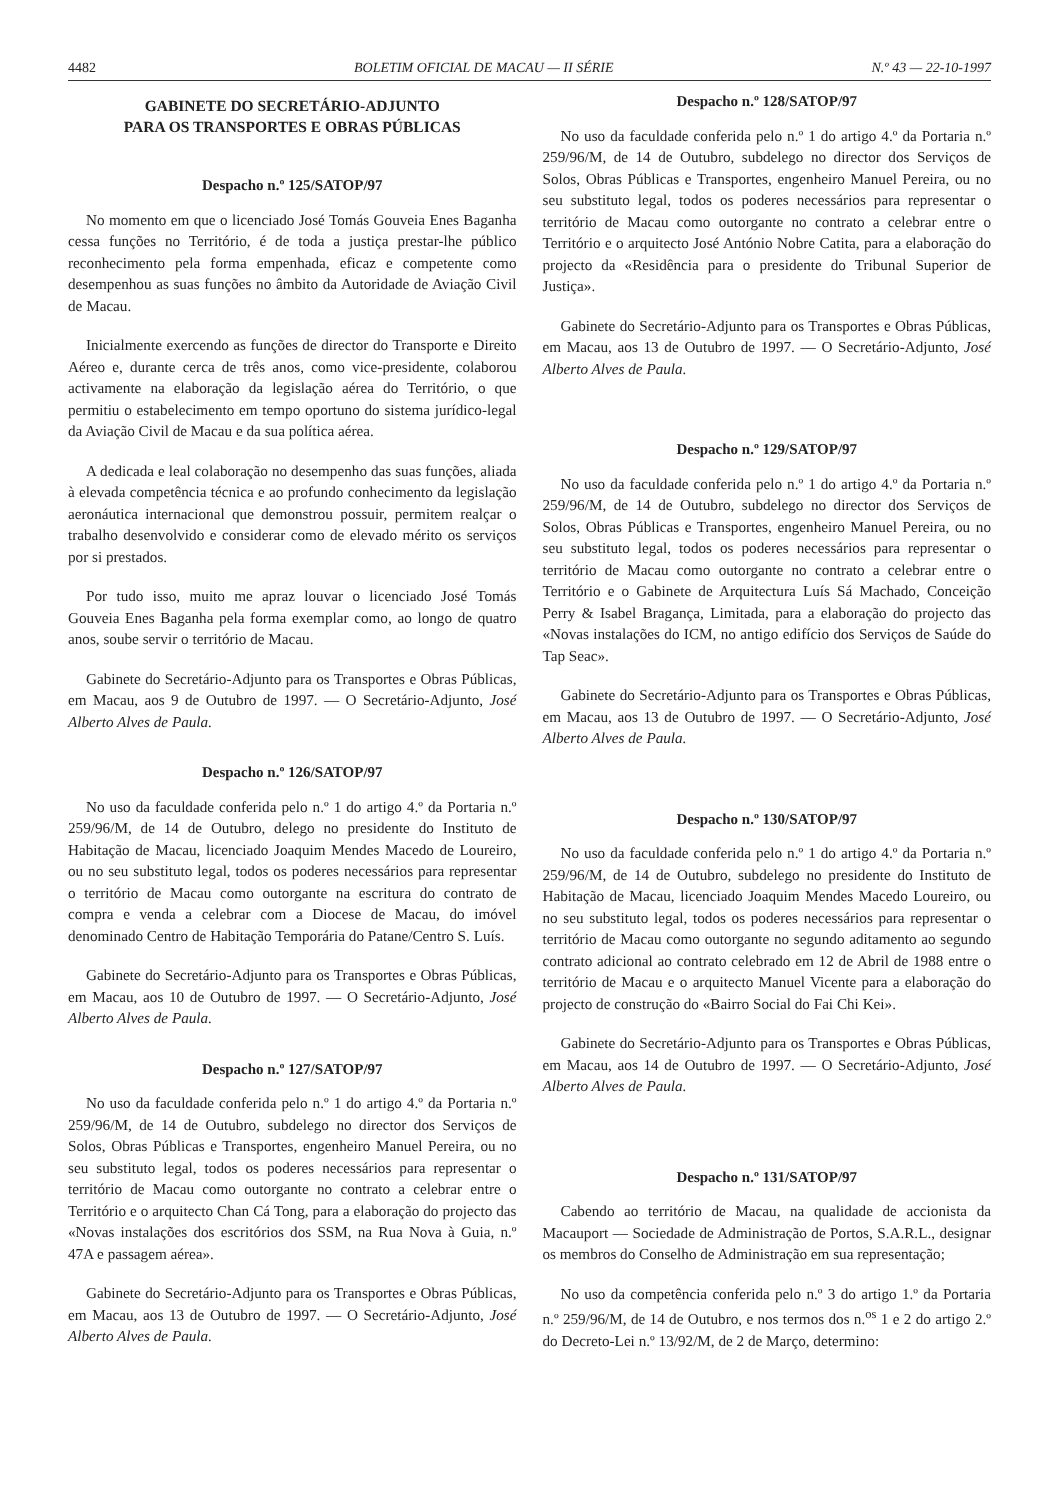4482 BOLETIM OFICIAL DE MACAU — II SÉRIE N.º 43 — 22-10-1997
GABINETE DO SECRETÁRIO-ADJUNTO
PARA OS TRANSPORTES E OBRAS PÚBLICAS
Despacho n.º 125/SATOP/97
No momento em que o licenciado José Tomás Gouveia Enes Baganha cessa funções no Território, é de toda a justiça prestar-lhe público reconhecimento pela forma empenhada, eficaz e competente como desempenhou as suas funções no âmbito da Autoridade de Aviação Civil de Macau.
Inicialmente exercendo as funções de director do Transporte e Direito Aéreo e, durante cerca de três anos, como vice-presidente, colaborou activamente na elaboração da legislação aérea do Território, o que permitiu o estabelecimento em tempo oportuno do sistema jurídico-legal da Aviação Civil de Macau e da sua política aérea.
A dedicada e leal colaboração no desempenho das suas funções, aliada à elevada competência técnica e ao profundo conhecimento da legislação aeronáutica internacional que demonstrou possuir, permitem realçar o trabalho desenvolvido e considerar como de elevado mérito os serviços por si prestados.
Por tudo isso, muito me apraz louvar o licenciado José Tomás Gouveia Enes Baganha pela forma exemplar como, ao longo de quatro anos, soube servir o território de Macau.
Gabinete do Secretário-Adjunto para os Transportes e Obras Públicas, em Macau, aos 9 de Outubro de 1997. — O Secretário-Adjunto, José Alberto Alves de Paula.
Despacho n.º 126/SATOP/97
No uso da faculdade conferida pelo n.º 1 do artigo 4.º da Portaria n.º 259/96/M, de 14 de Outubro, delego no presidente do Instituto de Habitação de Macau, licenciado Joaquim Mendes Macedo de Loureiro, ou no seu substituto legal, todos os poderes necessários para representar o território de Macau como outorgante na escritura do contrato de compra e venda a celebrar com a Diocese de Macau, do imóvel denominado Centro de Habitação Temporária do Patane/Centro S. Luís.
Gabinete do Secretário-Adjunto para os Transportes e Obras Públicas, em Macau, aos 10 de Outubro de 1997. — O Secretário-Adjunto, José Alberto Alves de Paula.
Despacho n.º 127/SATOP/97
No uso da faculdade conferida pelo n.º 1 do artigo 4.º da Portaria n.º 259/96/M, de 14 de Outubro, subdelego no director dos Serviços de Solos, Obras Públicas e Transportes, engenheiro Manuel Pereira, ou no seu substituto legal, todos os poderes necessários para representar o território de Macau como outorgante no contrato a celebrar entre o Território e o arquitecto Chan Cá Tong, para a elaboração do projecto das «Novas instalações dos escritórios dos SSM, na Rua Nova à Guia, n.º 47A e passagem aérea».
Gabinete do Secretário-Adjunto para os Transportes e Obras Públicas, em Macau, aos 13 de Outubro de 1997. — O Secretário-Adjunto, José Alberto Alves de Paula.
Despacho n.º 128/SATOP/97
No uso da faculdade conferida pelo n.º 1 do artigo 4.º da Portaria n.º 259/96/M, de 14 de Outubro, subdelego no director dos Serviços de Solos, Obras Públicas e Transportes, engenheiro Manuel Pereira, ou no seu substituto legal, todos os poderes necessários para representar o território de Macau como outorgante no contrato a celebrar entre o Território e o arquitecto José António Nobre Catita, para a elaboração do projecto da «Residência para o presidente do Tribunal Superior de Justiça».
Gabinete do Secretário-Adjunto para os Transportes e Obras Públicas, em Macau, aos 13 de Outubro de 1997. — O Secretário-Adjunto, José Alberto Alves de Paula.
Despacho n.º 129/SATOP/97
No uso da faculdade conferida pelo n.º 1 do artigo 4.º da Portaria n.º 259/96/M, de 14 de Outubro, subdelego no director dos Serviços de Solos, Obras Públicas e Transportes, engenheiro Manuel Pereira, ou no seu substituto legal, todos os poderes necessários para representar o território de Macau como outorgante no contrato a celebrar entre o Território e o Gabinete de Arquitectura Luís Sá Machado, Conceição Perry & Isabel Bragança, Limitada, para a elaboração do projecto das «Novas instalações do ICM, no antigo edifício dos Serviços de Saúde do Tap Seac».
Gabinete do Secretário-Adjunto para os Transportes e Obras Públicas, em Macau, aos 13 de Outubro de 1997. — O Secretário-Adjunto, José Alberto Alves de Paula.
Despacho n.º 130/SATOP/97
No uso da faculdade conferida pelo n.º 1 do artigo 4.º da Portaria n.º 259/96/M, de 14 de Outubro, subdelego no presidente do Instituto de Habitação de Macau, licenciado Joaquim Mendes Macedo Loureiro, ou no seu substituto legal, todos os poderes necessários para representar o território de Macau como outorgante no segundo aditamento ao segundo contrato adicional ao contrato celebrado em 12 de Abril de 1988 entre o território de Macau e o arquitecto Manuel Vicente para a elaboração do projecto de construção do «Bairro Social do Fai Chi Kei».
Gabinete do Secretário-Adjunto para os Transportes e Obras Públicas, em Macau, aos 14 de Outubro de 1997. — O Secretário-Adjunto, José Alberto Alves de Paula.
Despacho n.º 131/SATOP/97
Cabendo ao território de Macau, na qualidade de accionista da Macauport — Sociedade de Administração de Portos, S.A.R.L., designar os membros do Conselho de Administração em sua representação;
No uso da competência conferida pelo n.º 3 do artigo 1.º da Portaria n.º 259/96/M, de 14 de Outubro, e nos termos dos n.<sup>os</sup> 1 e 2 do artigo 2.º do Decreto-Lei n.º 13/92/M, de 2 de Março, determino: